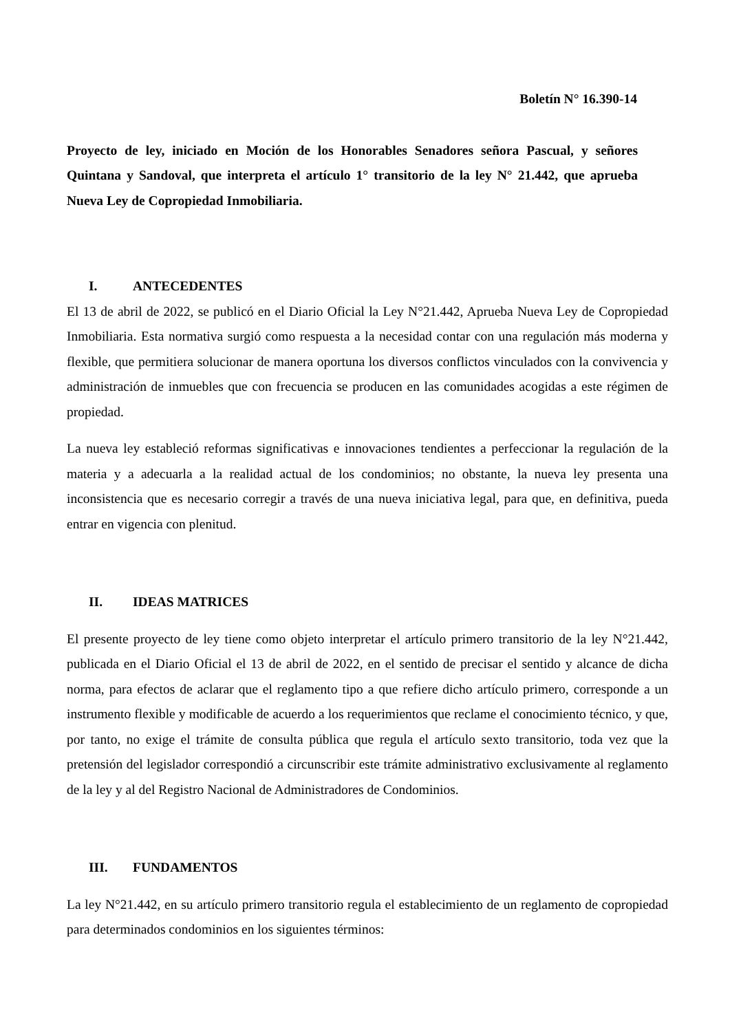Boletín N° 16.390-14
Proyecto de ley, iniciado en Moción de los Honorables Senadores señora Pascual, y señores Quintana y Sandoval, que interpreta el artículo 1° transitorio de la ley N° 21.442, que aprueba Nueva Ley de Copropiedad Inmobiliaria.
I. ANTECEDENTES
El 13 de abril de 2022, se publicó en el Diario Oficial la Ley N°21.442, Aprueba Nueva Ley de Copropiedad Inmobiliaria. Esta normativa surgió como respuesta a la necesidad contar con una regulación más moderna y flexible, que permitiera solucionar de manera oportuna los diversos conflictos vinculados con la convivencia y administración de inmuebles que con frecuencia se producen en las comunidades acogidas a este régimen de propiedad.
La nueva ley estableció reformas significativas e innovaciones tendientes a perfeccionar la regulación de la materia y a adecuarla a la realidad actual de los condominios; no obstante, la nueva ley presenta una inconsistencia que es necesario corregir a través de una nueva iniciativa legal, para que, en definitiva, pueda entrar en vigencia con plenitud.
II. IDEAS MATRICES
El presente proyecto de ley tiene como objeto interpretar el artículo primero transitorio de la ley N°21.442, publicada en el Diario Oficial el 13 de abril de 2022, en el sentido de precisar el sentido y alcance de dicha norma, para efectos de aclarar que el reglamento tipo a que refiere dicho artículo primero, corresponde a un instrumento flexible y modificable de acuerdo a los requerimientos que reclame el conocimiento técnico, y que, por tanto, no exige el trámite de consulta pública que regula el artículo sexto transitorio, toda vez que la pretensión del legislador correspondió a circunscribir este trámite administrativo exclusivamente al reglamento de la ley y al del Registro Nacional de Administradores de Condominios.
III. FUNDAMENTOS
La ley N°21.442, en su artículo primero transitorio regula el establecimiento de un reglamento de copropiedad para determinados condominios en los siguientes términos: